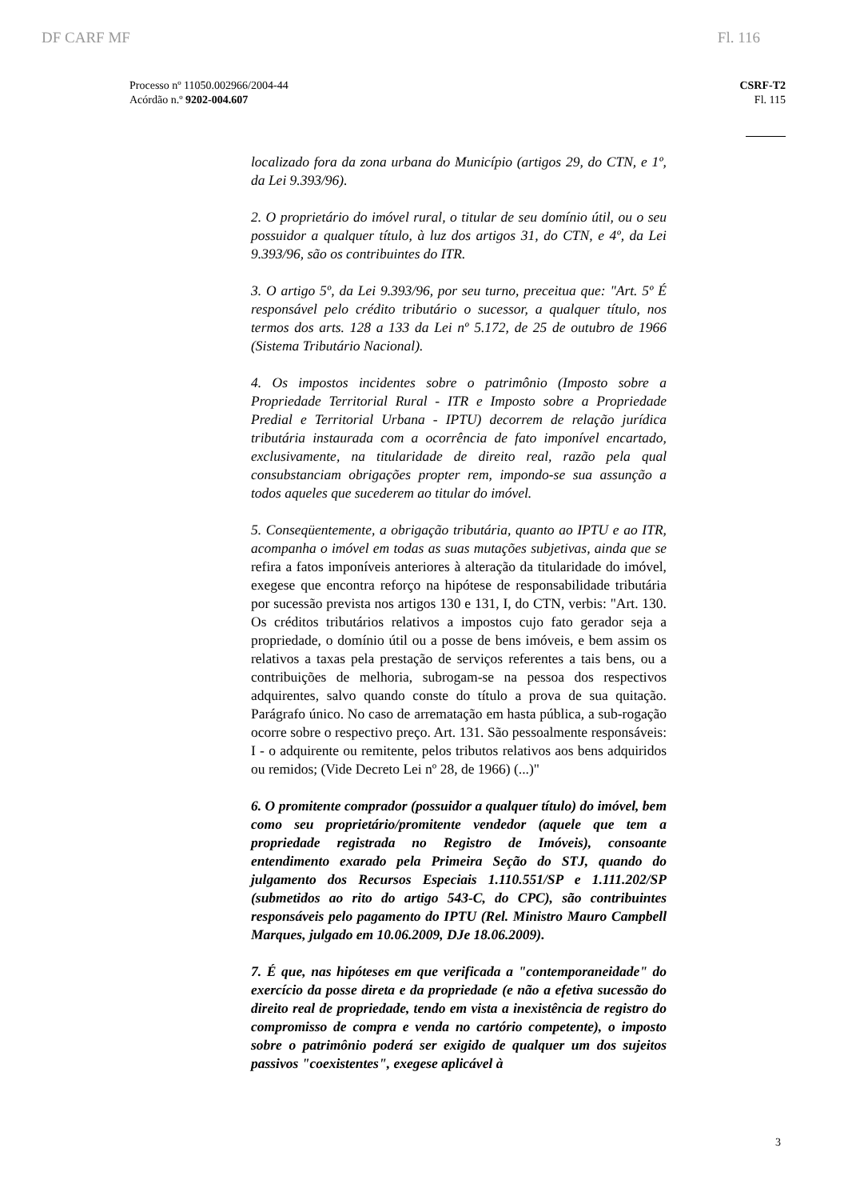DF CARF MF Fl. 116
Processo nº 11050.002966/2004-44
Acórdão n.º 9202-004.607
CSRF-T2
Fl. 115
localizado fora da zona urbana do Município (artigos 29, do CTN, e 1º, da Lei 9.393/96).
2. O proprietário do imóvel rural, o titular de seu domínio útil, ou o seu possuidor a qualquer título, à luz dos artigos 31, do CTN, e 4º, da Lei 9.393/96, são os contribuintes do ITR.
3. O artigo 5º, da Lei 9.393/96, por seu turno, preceitua que: "Art. 5º É responsável pelo crédito tributário o sucessor, a qualquer título, nos termos dos arts. 128 a 133 da Lei nº 5.172, de 25 de outubro de 1966 (Sistema Tributário Nacional).
4. Os impostos incidentes sobre o patrimônio (Imposto sobre a Propriedade Territorial Rural - ITR e Imposto sobre a Propriedade Predial e Territorial Urbana - IPTU) decorrem de relação jurídica tributária instaurada com a ocorrência de fato imponível encartado, exclusivamente, na titularidade de direito real, razão pela qual consubstanciam obrigações propter rem, impondo-se sua assunção a todos aqueles que sucederem ao titular do imóvel.
5. Conseqüentemente, a obrigação tributária, quanto ao IPTU e ao ITR, acompanha o imóvel em todas as suas mutações subjetivas, ainda que se refira a fatos imponíveis anteriores à alteração da titularidade do imóvel, exegese que encontra reforço na hipótese de responsabilidade tributária por sucessão prevista nos artigos 130 e 131, I, do CTN, verbis: "Art. 130. Os créditos tributários relativos a impostos cujo fato gerador seja a propriedade, o domínio útil ou a posse de bens imóveis, e bem assim os relativos a taxas pela prestação de serviços referentes a tais bens, ou a contribuições de melhoria, subrogam-se na pessoa dos respectivos adquirentes, salvo quando conste do título a prova de sua quitação. Parágrafo único. No caso de arrematação em hasta pública, a sub-rogação ocorre sobre o respectivo preço. Art. 131. São pessoalmente responsáveis: I - o adquirente ou remitente, pelos tributos relativos aos bens adquiridos ou remidos; (Vide Decreto Lei nº 28, de 1966) (...)"
6. O promitente comprador (possuidor a qualquer título) do imóvel, bem como seu proprietário/promitente vendedor (aquele que tem a propriedade registrada no Registro de Imóveis), consoante entendimento exarado pela Primeira Seção do STJ, quando do julgamento dos Recursos Especiais 1.110.551/SP e 1.111.202/SP (submetidos ao rito do artigo 543-C, do CPC), são contribuintes responsáveis pelo pagamento do IPTU (Rel. Ministro Mauro Campbell Marques, julgado em 10.06.2009, DJe 18.06.2009).
7. É que, nas hipóteses em que verificada a "contemporaneidade" do exercício da posse direta e da propriedade (e não a efetiva sucessão do direito real de propriedade, tendo em vista a inexistência de registro do compromisso de compra e venda no cartório competente), o imposto sobre o patrimônio poderá ser exigido de qualquer um dos sujeitos passivos "coexistentes", exegese aplicável à
3